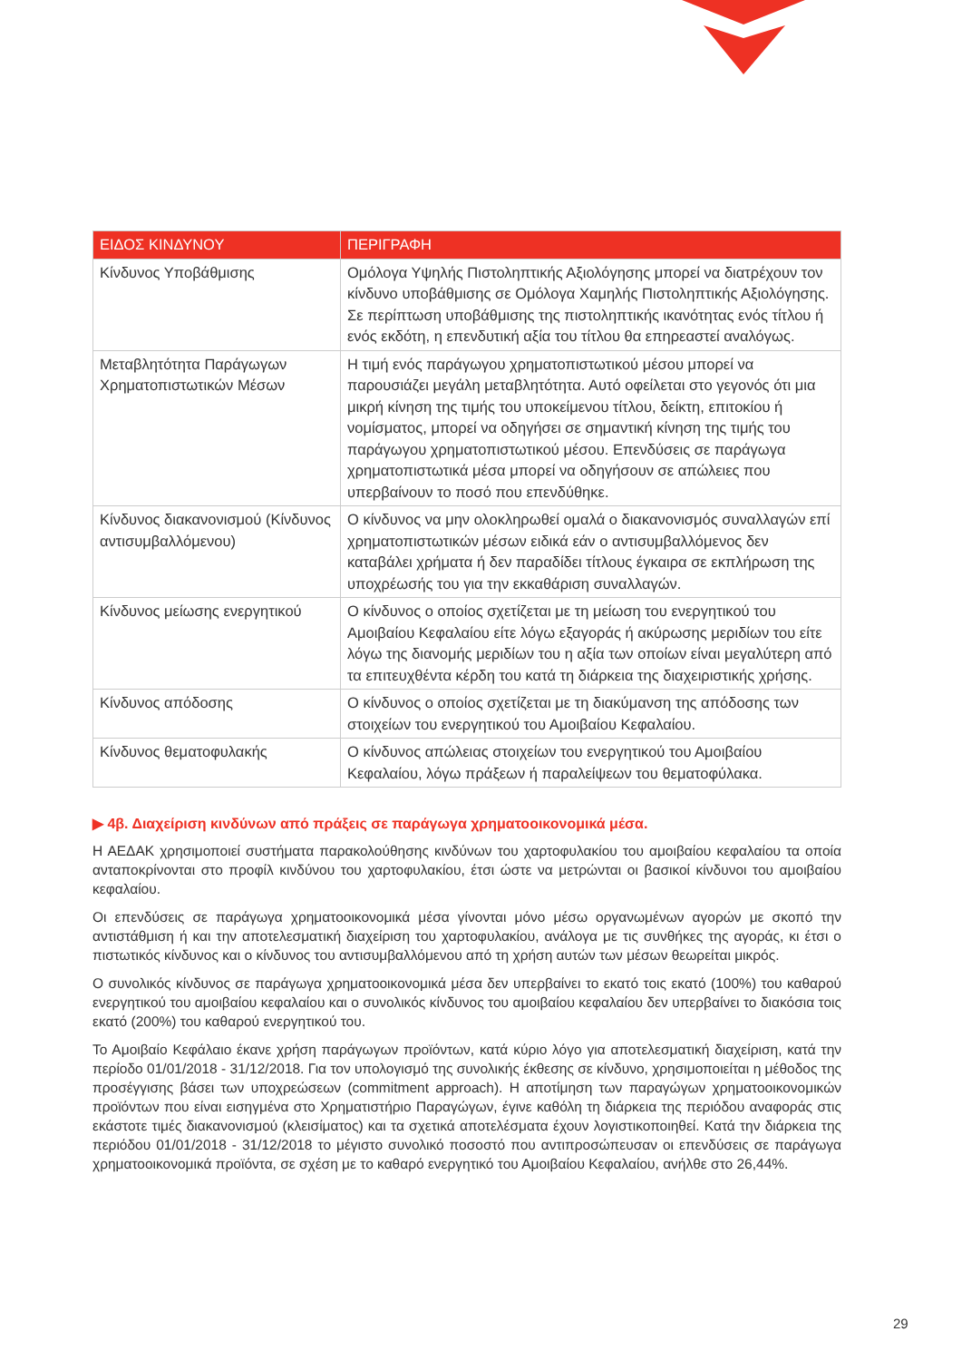| ΕΙΔΟΣ ΚΙΝΔΥΝΟΥ | ΠΕΡΙΓΡΑΦΗ |
| --- | --- |
| Κίνδυνος Υποβάθμισης | Ομόλογα Υψηλής Πιστοληπτικής Αξιολόγησης μπορεί να διατρέχουν τον κίνδυνο υποβάθμισης σε Ομόλογα Χαμηλής Πιστοληπτικής Αξιολόγησης. Σε περίπτωση υποβάθμισης της πιστοληπτικής ικανότητας ενός τίτλου ή ενός εκδότη, η επενδυτική αξία του τίτλου θα επηρεαστεί αναλόγως. |
| Μεταβλητότητα Παράγωγων Χρηματοπιστωτικών Μέσων | Η τιμή ενός παράγωγου χρηματοπιστωτικού μέσου μπορεί να παρουσιάζει μεγάλη μεταβλητότητα. Αυτό οφείλεται στο γεγονός ότι μια μικρή κίνηση της τιμής του υποκείμενου τίτλου, δείκτη, επιτοκίου ή νομίσματος, μπορεί να οδηγήσει σε σημαντική κίνηση της τιμής του παράγωγου χρηματοπιστωτικού μέσου. Επενδύσεις σε παράγωγα χρηματοπιστωτικά μέσα μπορεί να οδηγήσουν σε απώλειες που υπερβαίνουν το ποσό που επενδύθηκε. |
| Κίνδυνος διακανονισμού (Κίνδυνος αντισυμβαλλόμενου) | Ο κίνδυνος να μην ολοκληρωθεί ομαλά ο διακανονισμός συναλλαγών επί χρηματοπιστωτικών μέσων ειδικά εάν ο αντισυμβαλλόμενος δεν καταβάλει χρήματα ή δεν παραδίδει τίτλους έγκαιρα σε εκπλήρωση της υποχρέωσής του για την εκκαθάριση συναλλαγών. |
| Κίνδυνος μείωσης ενεργητικού | Ο κίνδυνος ο οποίος σχετίζεται με τη μείωση του ενεργητικού του Αμοιβαίου Κεφαλαίου είτε λόγω εξαγοράς ή ακύρωσης μεριδίων του είτε λόγω της διανομής μεριδίων του η αξία των οποίων είναι μεγαλύτερη από τα επιτευχθέντα κέρδη του κατά τη διάρκεια της διαχειριστικής χρήσης. |
| Κίνδυνος απόδοσης | Ο κίνδυνος ο οποίος σχετίζεται με τη διακύμανση της απόδοσης των στοιχείων του ενεργητικού του Αμοιβαίου Κεφαλαίου. |
| Κίνδυνος θεματοφυλακής | Ο κίνδυνος απώλειας στοιχείων του ενεργητικού του Αμοιβαίου Κεφαλαίου, λόγω πράξεων ή παραλείψεων του θεματοφύλακα. |
▶ 4β. Διαχείριση κινδύνων από πράξεις σε παράγωγα χρηματοοικονομικά μέσα.
Η ΑΕΔΑΚ χρησιμοποιεί συστήματα παρακολούθησης κινδύνων του χαρτοφυλακίου του αμοιβαίου κεφαλαίου τα οποία ανταποκρίνονται στο προφίλ κινδύνου του χαρτοφυλακίου, έτσι ώστε να μετρώνται οι βασικοί κίνδυνοι του αμοιβαίου κεφαλαίου.
Οι επενδύσεις σε παράγωγα χρηματοοικονομικά μέσα γίνονται μόνο μέσω οργανωμένων αγορών με σκοπό την αντιστάθμιση ή και την αποτελεσματική διαχείριση του χαρτοφυλακίου, ανάλογα με τις συνθήκες της αγοράς, κι έτσι ο πιστωτικός κίνδυνος και ο κίνδυνος του αντισυμβαλλόμενου από τη χρήση αυτών των μέσων θεωρείται μικρός.
Ο συνολικός κίνδυνος σε παράγωγα χρηματοοικονομικά μέσα δεν υπερβαίνει το εκατό τοις εκατό (100%) του καθαρού ενεργητικού του αμοιβαίου κεφαλαίου και ο συνολικός κίνδυνος του αμοιβαίου κεφαλαίου δεν υπερβαίνει το διακόσια τοις εκατό (200%) του καθαρού ενεργητικού του.
Το Αμοιβαίο Κεφάλαιο έκανε χρήση παράγωγων προϊόντων, κατά κύριο λόγο για αποτελεσματική διαχείριση, κατά την περίοδο 01/01/2018 - 31/12/2018. Για τον υπολογισμό της συνολικής έκθεσης σε κίνδυνο, χρησιμοποιείται η μέθοδος της προσέγγισης βάσει των υποχρεώσεων (commitment approach). Η αποτίμηση των παραγώγων χρηματοοικονομικών προϊόντων που είναι εισηγμένα στο Χρηματιστήριο Παραγώγων, έγινε καθόλη τη διάρκεια της περιόδου αναφοράς στις εκάστοτε τιμές διακανονισμού (κλεισίματος) και τα σχετικά αποτελέσματα έχουν λογιστικοποιηθεί. Κατά την διάρκεια της περιόδου 01/01/2018 - 31/12/2018 το μέγιστο συνολικό ποσοστό που αντιπροσώπευσαν οι επενδύσεις σε παράγωγα χρηματοοικονομικά προϊόντα, σε σχέση με το καθαρό ενεργητικό του Αμοιβαίου Κεφαλαίου, ανήλθε στο 26,44%.
29